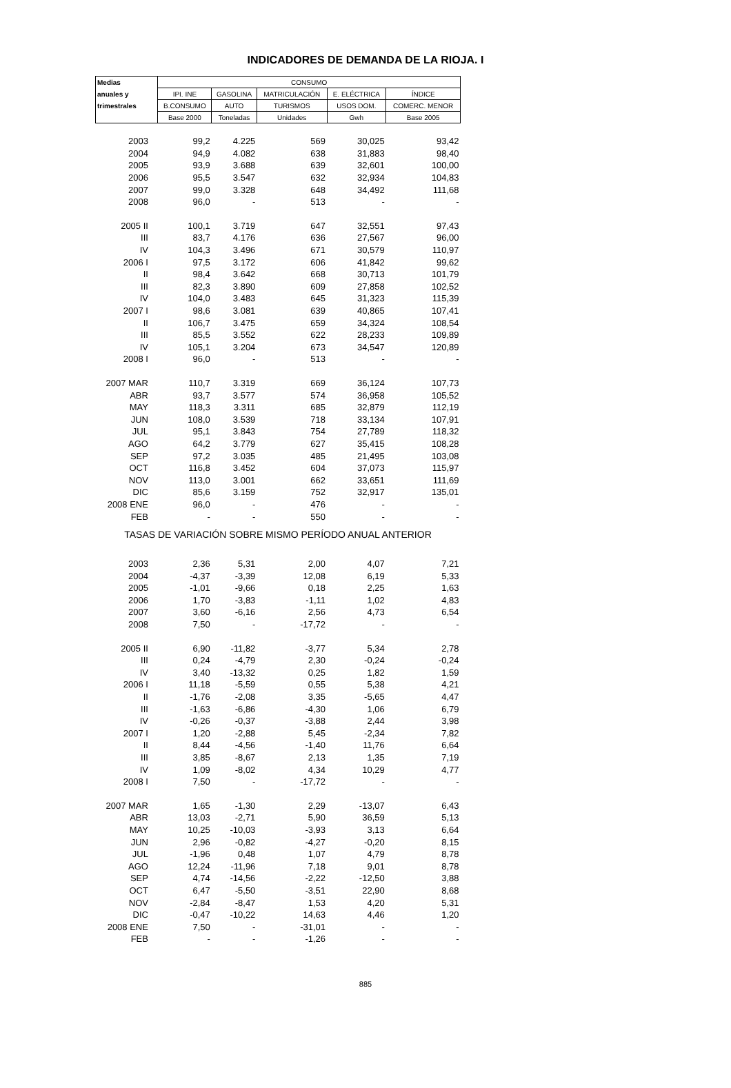INDICADORES DE DEMANDA DE LA RIOJA. I
| Medias | CONSUMO | | | | |
| --- | --- | --- | --- | --- | --- |
| anuales y | IPI. INE | GASOLINA | MATRICULACIÓN | E. ELÉCTRICA | ÍNDICE |
| trimestrales | B.CONSUMO | AUTO | TURISMOS | USOS DOM. | COMERC. MENOR |
| | Base 2000 | Toneladas | Unidades | Gwh | Base 2005 |
| 2003 | 99,2 | 4.225 | 569 | 30,025 | 93,42 |
| 2004 | 94,9 | 4.082 | 638 | 31,883 | 98,40 |
| 2005 | 93,9 | 3.688 | 639 | 32,601 | 100,00 |
| 2006 | 95,5 | 3.547 | 632 | 32,934 | 104,83 |
| 2007 | 99,0 | 3.328 | 648 | 34,492 | 111,68 |
| 2008 | 96,0 | - | 513 | - | - |
| 2005 II | 100,1 | 3.719 | 647 | 32,551 | 97,43 |
| III | 83,7 | 4.176 | 636 | 27,567 | 96,00 |
| IV | 104,3 | 3.496 | 671 | 30,579 | 110,97 |
| 2006 I | 97,5 | 3.172 | 606 | 41,842 | 99,62 |
| II | 98,4 | 3.642 | 668 | 30,713 | 101,79 |
| III | 82,3 | 3.890 | 609 | 27,858 | 102,52 |
| IV | 104,0 | 3.483 | 645 | 31,323 | 115,39 |
| 2007 I | 98,6 | 3.081 | 639 | 40,865 | 107,41 |
| II | 106,7 | 3.475 | 659 | 34,324 | 108,54 |
| III | 85,5 | 3.552 | 622 | 28,233 | 109,89 |
| IV | 105,1 | 3.204 | 673 | 34,547 | 120,89 |
| 2008 I | 96,0 | - | 513 | - | - |
| 2007 MAR | 110,7 | 3.319 | 669 | 36,124 | 107,73 |
| ABR | 93,7 | 3.577 | 574 | 36,958 | 105,52 |
| MAY | 118,3 | 3.311 | 685 | 32,879 | 112,19 |
| JUN | 108,0 | 3.539 | 718 | 33,134 | 107,91 |
| JUL | 95,1 | 3.843 | 754 | 27,789 | 118,32 |
| AGO | 64,2 | 3.779 | 627 | 35,415 | 108,28 |
| SEP | 97,2 | 3.035 | 485 | 21,495 | 103,08 |
| OCT | 116,8 | 3.452 | 604 | 37,073 | 115,97 |
| NOV | 113,0 | 3.001 | 662 | 33,651 | 111,69 |
| DIC | 85,6 | 3.159 | 752 | 32,917 | 135,01 |
| 2008 ENE | 96,0 | - | 476 | - | - |
| FEB | - | - | 550 | - | - |
| TASAS DE VARIACIÓN SOBRE MISMO PERÍODO ANUAL ANTERIOR | | | | | |
| 2003 | 2,36 | 5,31 | 2,00 | 4,07 | 7,21 |
| 2004 | -4,37 | -3,39 | 12,08 | 6,19 | 5,33 |
| 2005 | -1,01 | -9,66 | 0,18 | 2,25 | 1,63 |
| 2006 | 1,70 | -3,83 | -1,11 | 1,02 | 4,83 |
| 2007 | 3,60 | -6,16 | 2,56 | 4,73 | 6,54 |
| 2008 | 7,50 | - | -17,72 | - | - |
| 2005 II | 6,90 | -11,82 | -3,77 | 5,34 | 2,78 |
| III | 0,24 | -4,79 | 2,30 | -0,24 | -0,24 |
| IV | 3,40 | -13,32 | 0,25 | 1,82 | 1,59 |
| 2006 I | 11,18 | -5,59 | 0,55 | 5,38 | 4,21 |
| II | -1,76 | -2,08 | 3,35 | -5,65 | 4,47 |
| III | -1,63 | -6,86 | -4,30 | 1,06 | 6,79 |
| IV | -0,26 | -0,37 | -3,88 | 2,44 | 3,98 |
| 2007 I | 1,20 | -2,88 | 5,45 | -2,34 | 7,82 |
| II | 8,44 | -4,56 | -1,40 | 11,76 | 6,64 |
| III | 3,85 | -8,67 | 2,13 | 1,35 | 7,19 |
| IV | 1,09 | -8,02 | 4,34 | 10,29 | 4,77 |
| 2008 I | 7,50 | - | -17,72 | - | - |
| 2007 MAR | 1,65 | -1,30 | 2,29 | -13,07 | 6,43 |
| ABR | 13,03 | -2,71 | 5,90 | 36,59 | 5,13 |
| MAY | 10,25 | -10,03 | -3,93 | 3,13 | 6,64 |
| JUN | 2,96 | -0,82 | -4,27 | -0,20 | 8,15 |
| JUL | -1,96 | 0,48 | 1,07 | 4,79 | 8,78 |
| AGO | 12,24 | -11,96 | 7,18 | 9,01 | 8,78 |
| SEP | 4,74 | -14,56 | -2,22 | -12,50 | 3,88 |
| OCT | 6,47 | -5,50 | -3,51 | 22,90 | 8,68 |
| NOV | -2,84 | -8,47 | 1,53 | 4,20 | 5,31 |
| DIC | -0,47 | -10,22 | 14,63 | 4,46 | 1,20 |
| 2008 ENE | 7,50 | - | -31,01 | - | - |
| FEB | - | - | -1,26 | - | - |
885